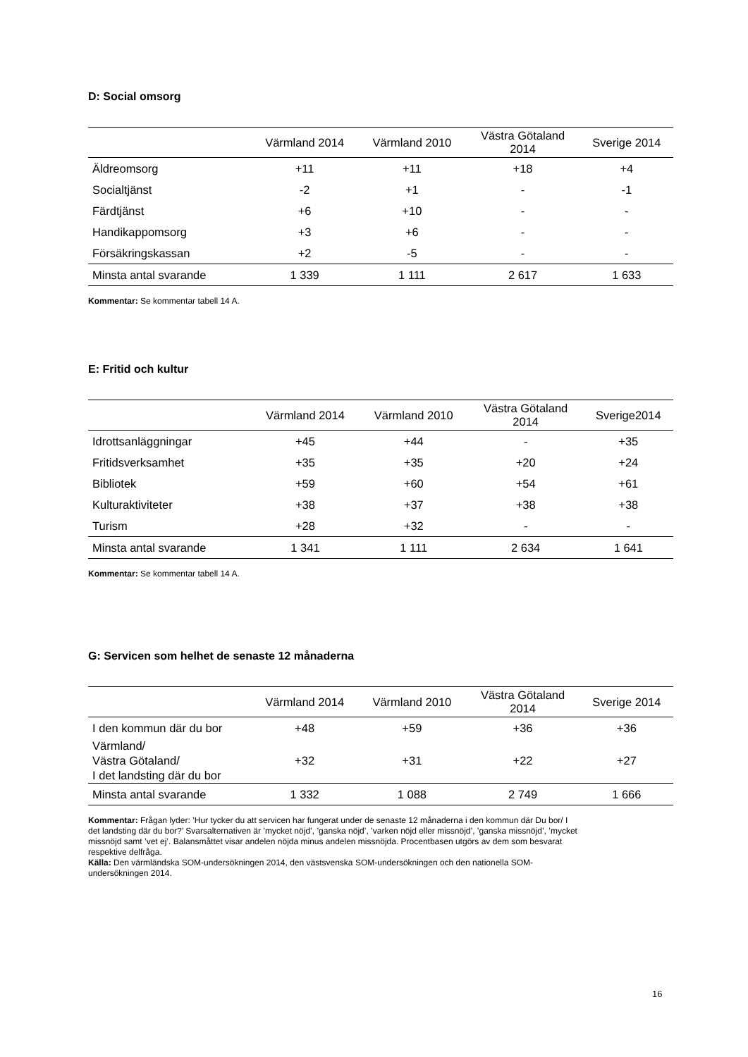D: Social omsorg
| | Värmland 2014 | Värmland 2010 | Västra Götaland 2014 | Sverige 2014 |
| --- | --- | --- | --- | --- |
| Äldreomsorg | +11 | +11 | +18 | +4 |
| Socialtjänst | -2 | +1 | - | -1 |
| Färdtjänst | +6 | +10 | - | - |
| Handikappomsorg | +3 | +6 | - | - |
| Försäkringskassan | +2 | -5 | - | - |
| Minsta antal svarande | 1 339 | 1 111 | 2 617 | 1 633 |
Kommentar: Se kommentar tabell 14 A.
E: Fritid och kultur
| | Värmland 2014 | Värmland 2010 | Västra Götaland 2014 | Sverige2014 |
| --- | --- | --- | --- | --- |
| Idrottsanläggningar | +45 | +44 | - | +35 |
| Fritidsverksamhet | +35 | +35 | +20 | +24 |
| Bibliotek | +59 | +60 | +54 | +61 |
| Kulturaktiviteter | +38 | +37 | +38 | +38 |
| Turism | +28 | +32 | - | - |
| Minsta antal svarande | 1 341 | 1 111 | 2 634 | 1 641 |
Kommentar: Se kommentar tabell 14 A.
G: Servicen som helhet de senaste 12 månaderna
| | Värmland 2014 | Värmland 2010 | Västra Götaland 2014 | Sverige 2014 |
| --- | --- | --- | --- | --- |
| I den kommun där du bor | +48 | +59 | +36 | +36 |
| Värmland/ Västra Götaland/ I det landsting där du bor | +32 | +31 | +22 | +27 |
| Minsta antal svarande | 1 332 | 1 088 | 2 749 | 1 666 |
Kommentar: Frågan lyder: ’Hur tycker du att servicen har fungerat under de senaste 12 månaderna i den kommun där Du bor/ I det landsting där du bor?’ Svarsalternativen är ’mycket nöjd’, ’ganska nöjd’, ’varken nöjd eller missnöjd’, ’ganska missnöjd’, ’mycket missnöjd samt ’vet ej’. Balansmåttet visar andelen nöjda minus andelen missnöjda. Procentbasen utgörs av dem som besvarat respektive delfråga.
Källa: Den värmländska SOM-undersökningen 2014, den västsvenska SOM-undersökningen och den nationella SOM-undersökningen 2014.
16